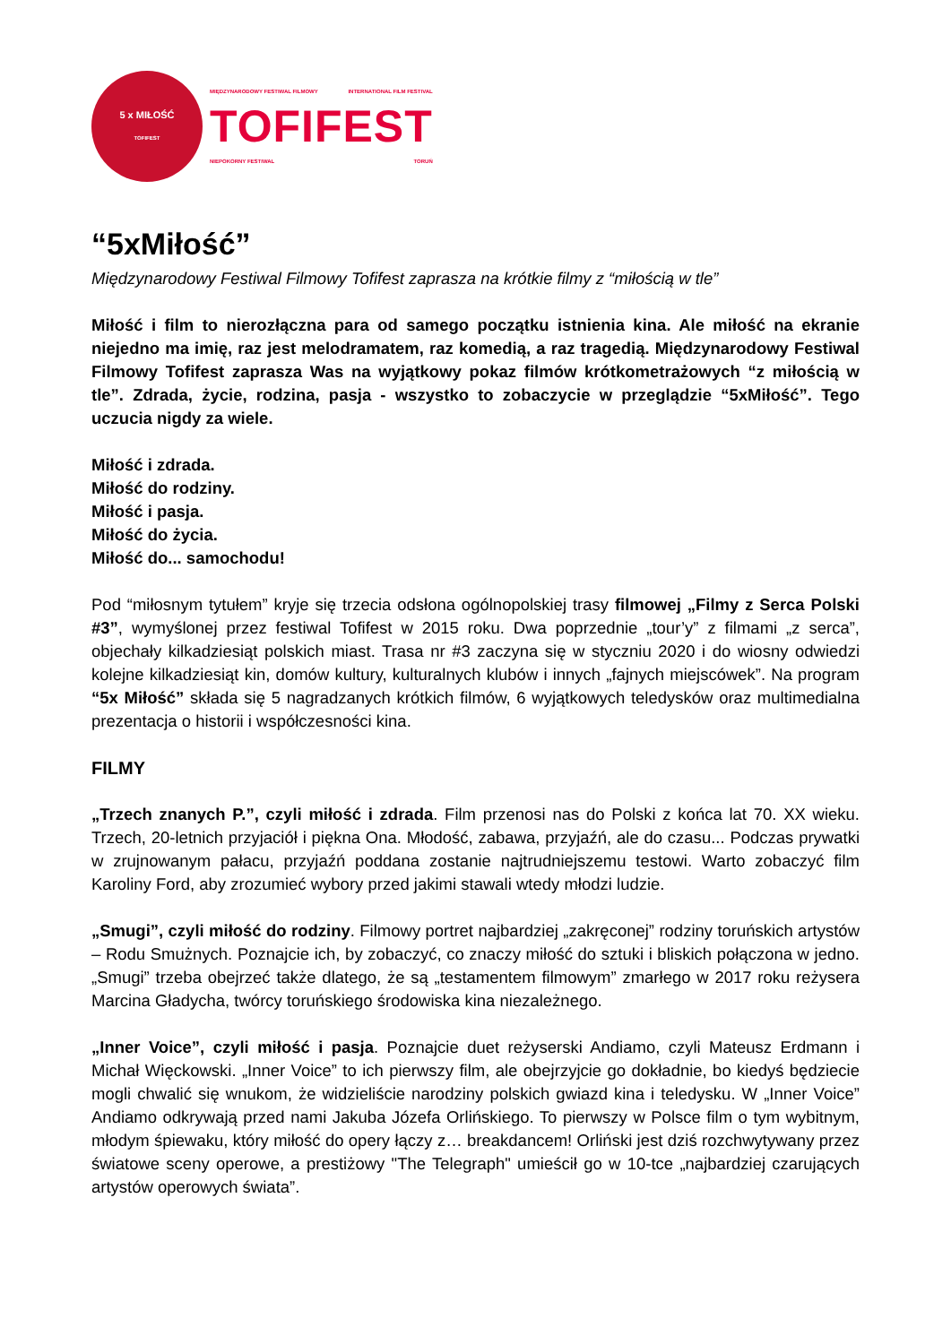5 x MIŁOŚĆ
TOFIFEST
MIĘDZYNARODOWY FESTIWAL FILMOWY INTERNATIONAL FILM FESTIVAL
TOFIFEST
NIEPOKORNY FESTIWAL TORUŃ
“5xMiłość”
Międzynarodowy Festiwal Filmowy Tofifest zaprasza na krótkie filmy z “miłością w tle”
Miłość i film to nierozłączna para od samego początku istnienia kina. Ale miłość na ekranie niejedno ma imię, raz jest melodramatem, raz komedią, a raz tragedią. Międzynarodowy Festiwal Filmowy Tofifest zaprasza Was na wyjątkowy pokaz filmów krótkometrażowych “z miłością w tle”. Zdrada, życie, rodzina, pasja - wszystko to zobaczycie w przeglądzie “5xMiłość”. Tego uczucia nigdy za wiele.
Miłość i zdrada.
Miłość do rodziny.
Miłość i pasja.
Miłość do życia.
Miłość do... samochodu!
Pod “miłosnym tytułem” kryje się trzecia odsłona ogólnopolskiej trasy filmowej „Filmy z Serca Polski #3”, wymyślonej przez festiwal Tofifest w 2015 roku. Dwa poprzednie „tour’y” z filmami „z serca”, objechały kilkadziesiąt polskich miast. Trasa nr #3 zaczyna się w styczniu 2020 i do wiosny odwiedzi kolejne kilkadziesiąt kin, domów kultury, kulturalnych klubów i innych „fajnych miejscówek”. Na program “5x Miłość” składa się 5 nagradzanych krótkich filmów, 6 wyjątkowych teledysków oraz multimedialna prezentacja o historii i współczesności kina.
FILMY
„Trzech znanych P.”, czyli miłość i zdrada. Film przenosi nas do Polski z końca lat 70. XX wieku. Trzech, 20-letnich przyjaciół i piękna Ona. Młodość, zabawa, przyjaźń, ale do czasu... Podczas prywatki w zrujnowanym pałacu, przyjaźń poddana zostanie najtrudniejszemu testowi. Warto zobaczyć film Karoliny Ford, aby zrozumieć wybory przed jakimi stawali wtedy młodzi ludzie.
„Smugi”, czyli miłość do rodziny. Filmowy portret najbardziej „zakręconej” rodziny toruńskich artystów – Rodu Smużnych. Poznajcie ich, by zobaczyć, co znaczy miłość do sztuki i bliskich połączona w jedno. „Smugi” trzeba obejrzeć także dlatego, że są „testamentem filmowym” zmarłego w 2017 roku reżysera Marcina Gładycha, twórcy toruńskiego środowiska kina niezależnego.
„Inner Voice”, czyli miłość i pasja. Poznajcie duet reżyserski Andiamo, czyli Mateusz Erdmann i Michał Więckowski. „Inner Voice” to ich pierwszy film, ale obejrzyjcie go dokładnie, bo kiedyś będziecie mogli chwalić się wnukom, że widzieliście narodziny polskich gwiazd kina i teledysku. W „Inner Voice” Andiamo odkrywają przed nami Jakuba Józefa Orlińskiego. To pierwszy w Polsce film o tym wybitnym, młodym śpiewaku, który miłość do opery łączy z… breakdancem! Orliński jest dziś rozchwytywany przez światowe sceny operowe, a prestiżowy "The Telegraph" umieścił go w 10-tce „najbardziej czarujących artystów operowych świata”.